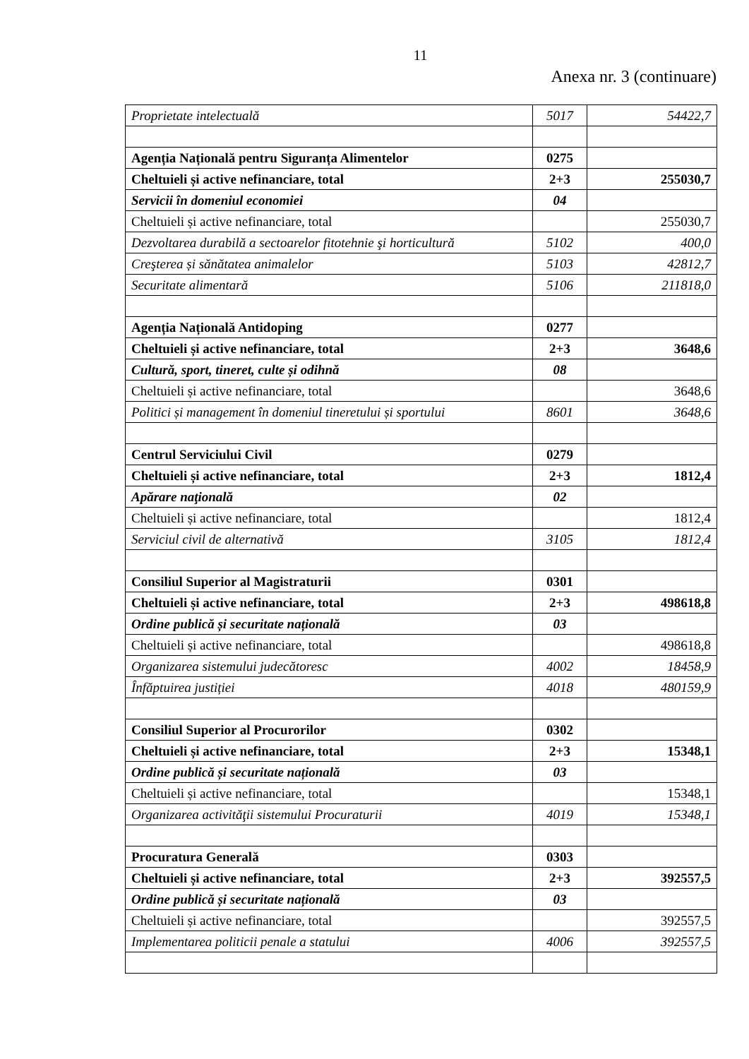11
Anexa nr. 3 (continuare)
| Proprietate intelectuală | 5017 | 54422,7 |
| Agenția Națională pentru Siguranța Alimentelor | 0275 | |
| Cheltuieli și active nefinanciare, total | 2+3 | 255030,7 |
| Servicii în domeniul economiei | 04 | |
| Cheltuieli și active nefinanciare, total | | 255030,7 |
| Dezvoltarea durabilă a sectoarelor fitotehnie şi horticultură | 5102 | 400,0 |
| Creşterea și sănătatea animalelor | 5103 | 42812,7 |
| Securitate alimentară | 5106 | 211818,0 |
| Agenția Națională Antidoping | 0277 | |
| Cheltuieli și active nefinanciare, total | 2+3 | 3648,6 |
| Cultură, sport, tineret, culte și odihnă | 08 | |
| Cheltuieli și active nefinanciare, total | | 3648,6 |
| Politici și management în domeniul tineretului și sportului | 8601 | 3648,6 |
| Centrul Serviciului Civil | 0279 | |
| Cheltuieli și active nefinanciare, total | 2+3 | 1812,4 |
| Apărare naţională | 02 | |
| Cheltuieli și active nefinanciare, total | | 1812,4 |
| Serviciul civil de alternativă | 3105 | 1812,4 |
| Consiliul Superior al Magistraturii | 0301 | |
| Cheltuieli și active nefinanciare, total | 2+3 | 498618,8 |
| Ordine publică și securitate națională | 03 | |
| Cheltuieli și active nefinanciare, total | | 498618,8 |
| Organizarea sistemului judecătoresc | 4002 | 18458,9 |
| Înfăptuirea justiției | 4018 | 480159,9 |
| Consiliul Superior al Procurorilor | 0302 | |
| Cheltuieli și active nefinanciare, total | 2+3 | 15348,1 |
| Ordine publică și securitate națională | 03 | |
| Cheltuieli și active nefinanciare, total | | 15348,1 |
| Organizarea activităţii sistemului Procuraturii | 4019 | 15348,1 |
| Procuratura Generală | 0303 | |
| Cheltuieli și active nefinanciare, total | 2+3 | 392557,5 |
| Ordine publică și securitate națională | 03 | |
| Cheltuieli și active nefinanciare, total | | 392557,5 |
| Implementarea politicii penale a statului | 4006 | 392557,5 |